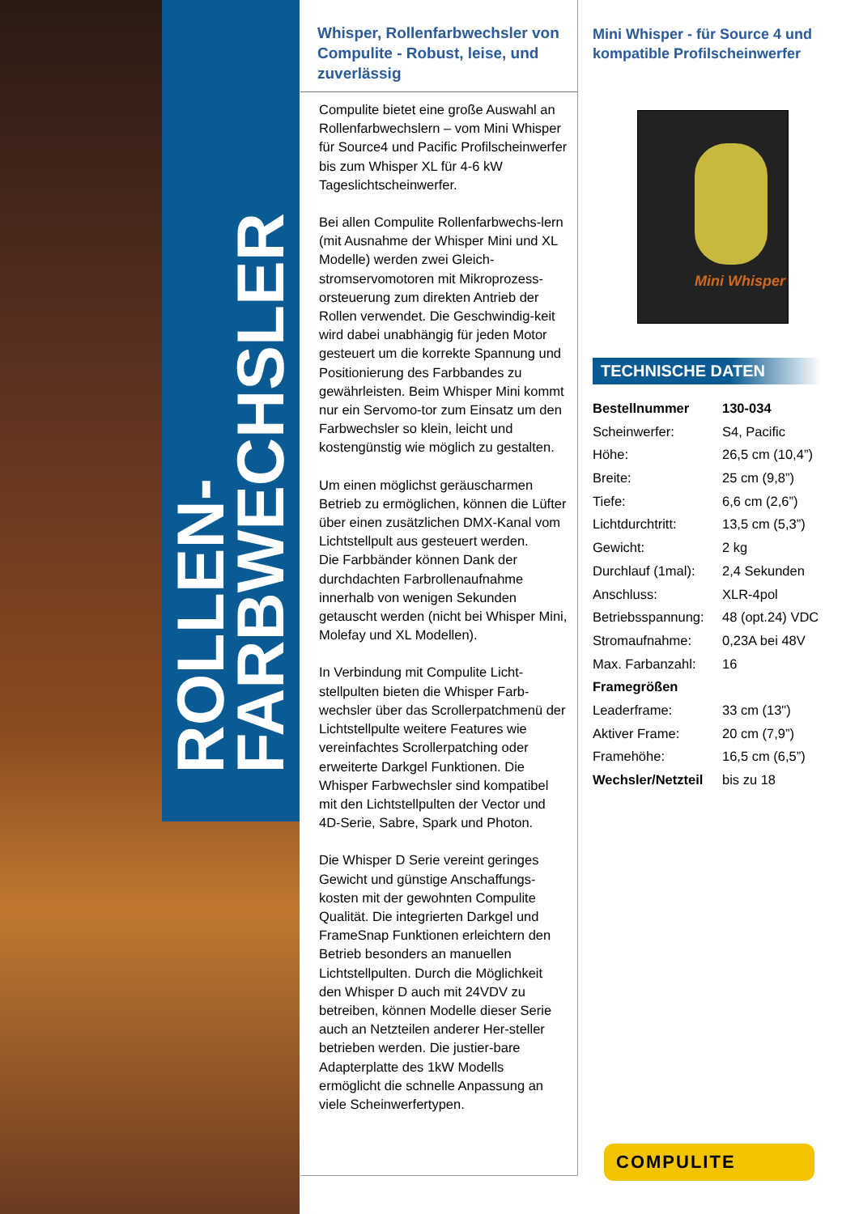ROLLEN-
FARBWECHSLER
Whisper, Rollenfarbwechsler von Compulite - Robust, leise, und zuverlässig
Compulite bietet eine große Auswahl an Rollenfarbwechslern – vom Mini Whisper für Source4 und Pacific Profilscheinwerfer bis zum Whisper XL für 4-6 kW Tageslichtscheinwerfer.
Bei allen Compulite Rollenfarbwechs-lern (mit Ausnahme der Whisper Mini und XL Modelle) werden zwei Gleich-stromservomotoren mit Mikroprozess-orsteuerung zum direkten Antrieb der Rollen verwendet. Die Geschwindig-keit wird dabei unabhängig für jeden Motor gesteuert um die korrekte Spannung und Positionierung des Farbbandes zu gewährleisten. Beim Whisper Mini kommt nur ein Servomo-tor zum Einsatz um den Farbwechsler so klein, leicht und kostengünstig wie möglich zu gestalten.
Um einen möglichst geräuscharmen Betrieb zu ermöglichen, können die Lüfter über einen zusätzlichen DMX-Kanal vom Lichtstellpult aus gesteuert werden.
Die Farbbänder können Dank der durchdachten Farbrollenaufnahme innerhalb von wenigen Sekunden getauscht werden (nicht bei Whisper Mini, Molefay und XL Modellen).
In Verbindung mit Compulite Licht-stellpulten bieten die Whisper Farb-wechsler über das Scrollerpatchmenü der Lichtstellpulte weitere Features wie vereinfachtes Scrollerpatching oder erweiterte Darkgel Funktionen. Die Whisper Farbwechsler sind kompatibel mit den Lichtstellpulten der Vector und 4D-Serie, Sabre, Spark und Photon.
Die Whisper D Serie vereint geringes Gewicht und günstige Anschaffungs-kosten mit der gewohnten Compulite Qualität. Die integrierten Darkgel und FrameSnap Funktionen erleichtern den Betrieb besonders an manuellen Lichtstellpulten. Durch die Möglichkeit den Whisper D auch mit 24VDV zu betreiben, können Modelle dieser Serie auch an Netzteilen anderer Her-steller betrieben werden. Die justier-bare Adapterplatte des 1kW Modells ermöglicht die schnelle Anpassung an viele Scheinwerfertypen.
Mini Whisper - für Source 4 und kompatible Profilscheinwerfer
Mini Whisper
TECHNISCHE DATEN
| Bestellnummer | 130-034 |
| Scheinwerfer: | S4, Pacific |
| Höhe: | 26,5 cm (10,4”) |
| Breite: | 25 cm (9,8”) |
| Tiefe: | 6,6 cm (2,6”) |
| Lichtdurchtritt: | 13,5 cm (5,3”) |
| Gewicht: | 2 kg |
| Durchlauf (1mal): | 2,4 Sekunden |
| Anschluss: | XLR-4pol |
| Betriebsspannung: | 48 (opt.24) VDC |
| Stromaufnahme: | 0,23A bei 48V |
| Max. Farbanzahl: | 16 |
| Framegrößen | |
| Leaderframe: | 33 cm (13") |
| Aktiver Frame: | 20 cm (7,9”) |
| Framehöhe: | 16,5 cm (6,5”) |
| Wechsler/Netzteil | bis zu 18 |
COMPULITE